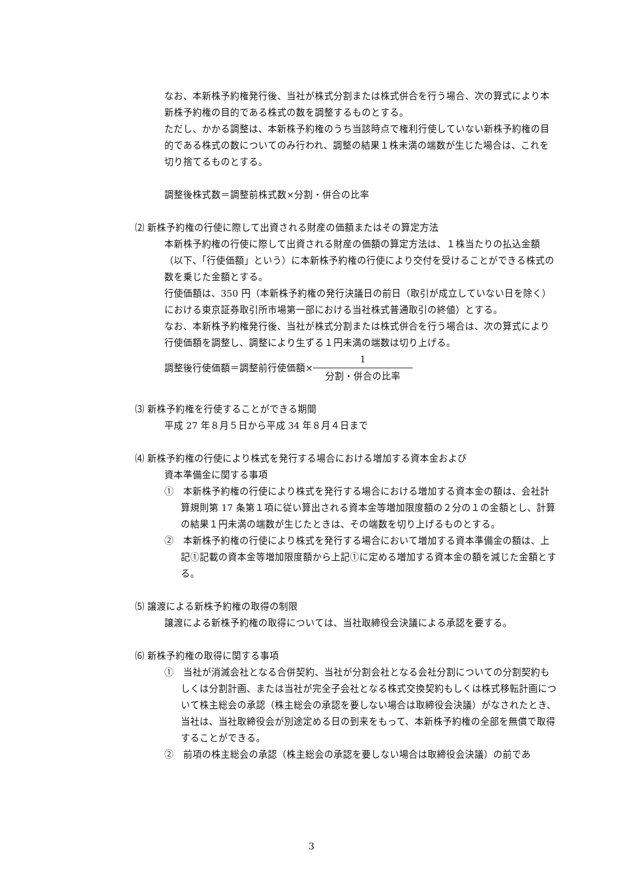なお、本新株予約権発行後、当社が株式分割または株式併合を行う場合、次の算式により本新株予約権の目的である株式の数を調整するものとする。
ただし、かかる調整は、本新株予約権のうち当該時点で権利行使していない新株予約権の目的である株式の数についてのみ行われ、調整の結果１株未満の端数が生じた場合は、これを切り捨てるものとする。
調整後株式数＝調整前株式数×分割・併合の比率
⑵ 新株予約権の行使に際して出資される財産の価額またはその算定方法
本新株予約権の行使に際して出資される財産の価額の算定方法は、１株当たりの払込金額（以下、「行使価額」という）に本新株予約権の行使により交付を受けることができる株式の数を乗じた金額とする。
行使価額は、350 円（本新株予約権の発行決議日の前日（取引が成立していない日を除く）における東京証券取引所市場第一部における当社株式普通取引の終値）とする。
なお、本新株予約権発行後、当社が株式分割または株式併合を行う場合は、次の算式により行使価額を調整し、調整により生ずる１円未満の端数は切り上げる。
調整後行使価額＝調整前行使価額×
1
分割・併合の比率
⑶ 新株予約権を行使することができる期間
平成 27 年８月５日から平成 34 年８月４日まで
⑷ 新株予約権の行使により株式を発行する場合における増加する資本金および
資本準備金に関する事項
①　本新株予約権の行使により株式を発行する場合における増加する資本金の額は、会社計算規則第 17 条第１項に従い算出される資本金等増加限度額の２分の１の金額とし、計算の結果１円未満の端数が生じたときは、その端数を切り上げるものとする。
②　本新株予約権の行使により株式を発行する場合において増加する資本準備金の額は、上記①記載の資本金等増加限度額から上記①に定める増加する資本金の額を減じた金額とする。
⑸ 譲渡による新株予約権の取得の制限
譲渡による新株予約権の取得については、当社取締役会決議による承認を要する。
⑹ 新株予約権の取得に関する事項
①　当社が消滅会社となる合併契約、当社が分割会社となる会社分割についての分割契約もしくは分割計画、または当社が完全子会社となる株式交換契約もしくは株式移転計画について株主総会の承認（株主総会の承認を要しない場合は取締役会決議）がなされたとき、当社は、当社取締役会が別途定める日の到来をもって、本新株予約権の全部を無償で取得することができる。
②　前項の株主総会の承認（株主総会の承認を要しない場合は取締役会決議）の前であ
3